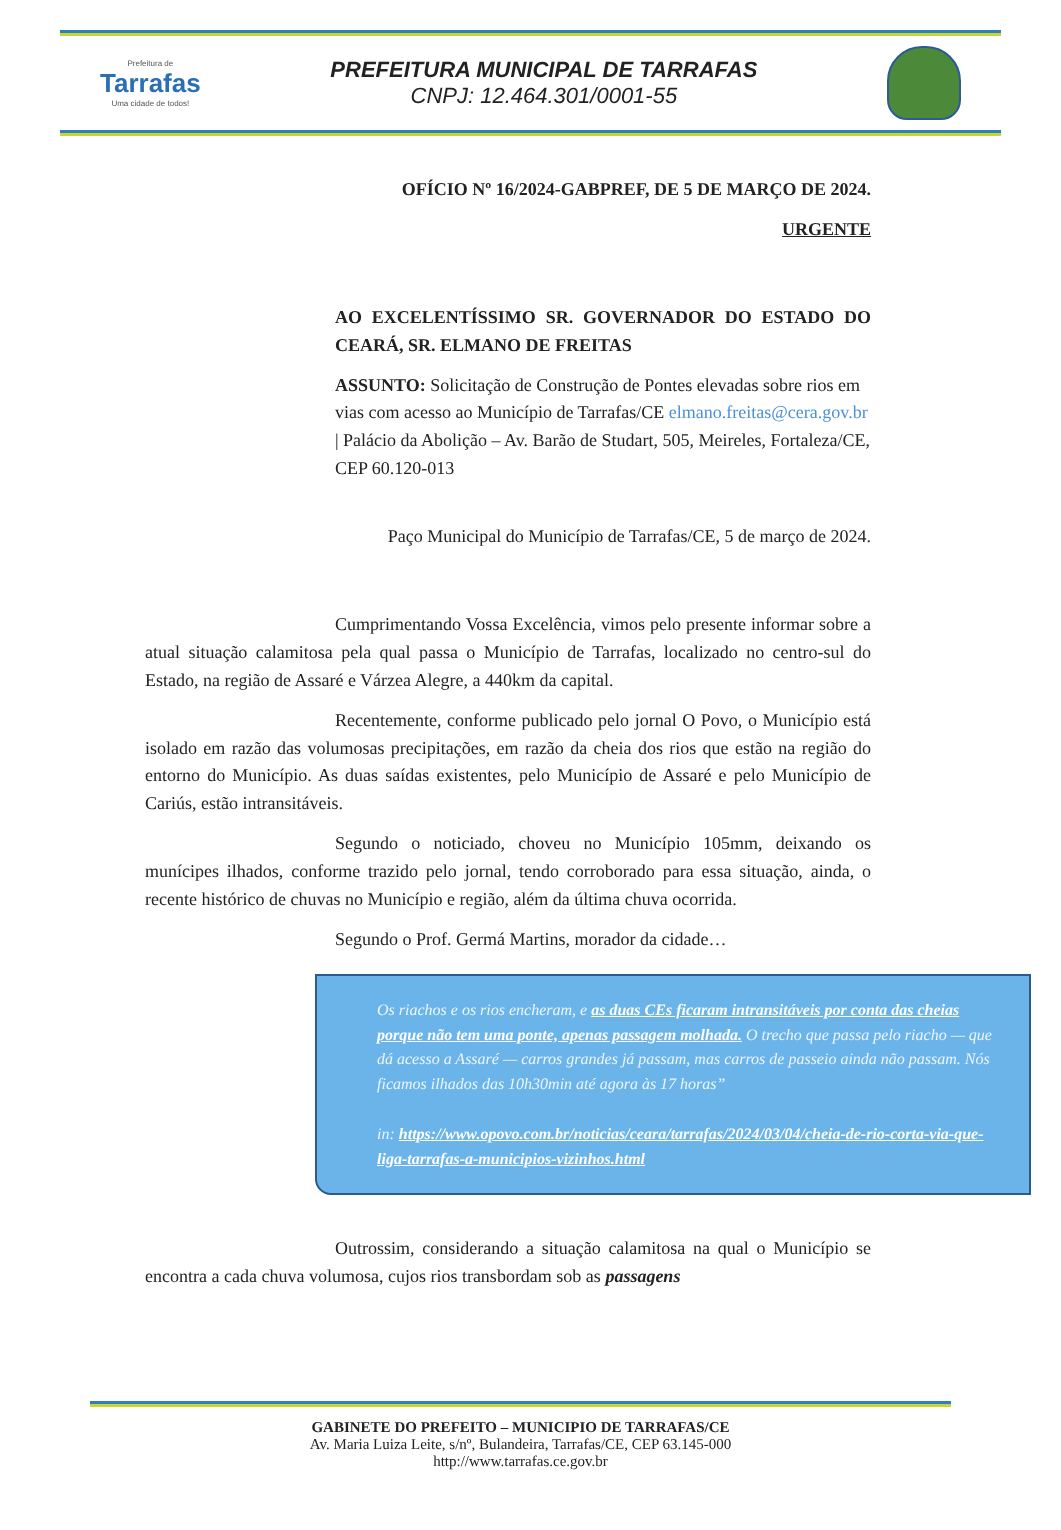Prefeitura de
Tarrafas
Uma cidade de todos!
PREFEITURA MUNICIPAL DE TARRAFAS
CNPJ: 12.464.301/0001-55
OFÍCIO Nº 16/2024-GABPREF, DE 5 DE MARÇO DE 2024.
URGENTE
AO EXCELENTÍSSIMO SR. GOVERNADOR DO ESTADO DO CEARÁ, SR. ELMANO DE FREITAS
ASSUNTO: Solicitação de Construção de Pontes elevadas sobre rios em vias com acesso ao Município de Tarrafas/CE elmano.freitas@cera.gov.br | Palácio da Abolição – Av. Barão de Studart, 505, Meireles, Fortaleza/CE, CEP 60.120-013
Paço Municipal do Município de Tarrafas/CE, 5 de março de 2024.
Cumprimentando Vossa Excelência, vimos pelo presente informar sobre a atual situação calamitosa pela qual passa o Município de Tarrafas, localizado no centro-sul do Estado, na região de Assaré e Várzea Alegre, a 440km da capital.
Recentemente, conforme publicado pelo jornal O Povo, o Município está isolado em razão das volumosas precipitações, em razão da cheia dos rios que estão na região do entorno do Município. As duas saídas existentes, pelo Município de Assaré e pelo Município de Cariús, estão intransitáveis.
Segundo o noticiado, choveu no Município 105mm, deixando os munícipes ilhados, conforme trazido pelo jornal, tendo corroborado para essa situação, ainda, o recente histórico de chuvas no Município e região, além da última chuva ocorrida.
Segundo o Prof. Germá Martins, morador da cidade…
Os riachos e os rios encheram, e as duas CEs ficaram intransitáveis por conta das cheias porque não tem uma ponte, apenas passagem molhada. O trecho que passa pelo riacho — que dá acesso a Assaré — carros grandes já passam, mas carros de passeio ainda não passam. Nós ficamos ilhados das 10h30min até agora às 17 horas”
in: https://www.opovo.com.br/noticias/ceara/tarrafas/2024/03/04/cheia-de-rio-corta-via-que-liga-tarrafas-a-municipios-vizinhos.html
Outrossim, considerando a situação calamitosa na qual o Município se encontra a cada chuva volumosa, cujos rios transbordam sob as passagens
GABINETE DO PREFEITO – MUNICIPIO DE TARRAFAS/CE
Av. Maria Luiza Leite, s/nº, Bulandeira, Tarrafas/CE, CEP 63.145-000
http://www.tarrafas.ce.gov.br